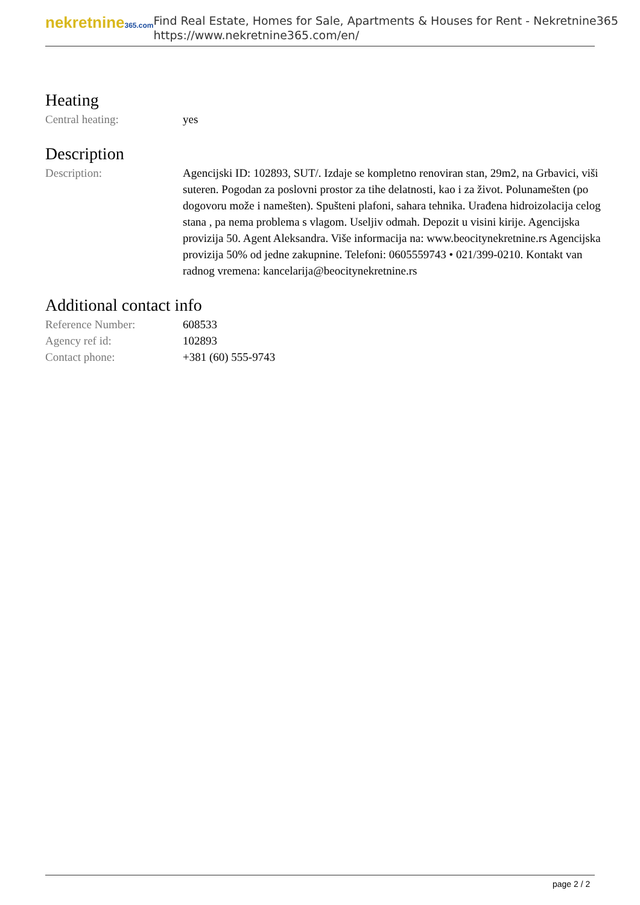nekretnine365.com
Find Real Estate, Homes for Sale, Apartments & Houses for Rent - Nekretnine365
https://www.nekretnine365.com/en/
Heating
| Central heating: | yes |
Description
| Description: | Agencijski ID: 102893, SUT/. Izdaje se kompletno renoviran stan, 29m2, na Grbavici, viši suteren. Pogodan za poslovni prostor za tihe delatnosti, kao i za život. Polunamešten (po dogovoru može i namešten). Spušteni plafoni, sahara tehnika. Urađena hidroizolacija celog stana , pa nema problema s vlagom. Useljiv odmah. Depozit u visini kirije. Agencijska provizija 50. Agent Aleksandra. Više informacija na: www.beocitynekretnine.rs Agencijska provizija 50% od jedne zakupnine. Telefoni: 0605559743 • 021/399-0210. Kontakt van radnog vremena: kancelarija@beocitynekretnine.rs |
Additional contact info
| Reference Number: | 608533 |
| Agency ref id: | 102893 |
| Contact phone: | +381 (60) 555-9743 |
page 2 / 2